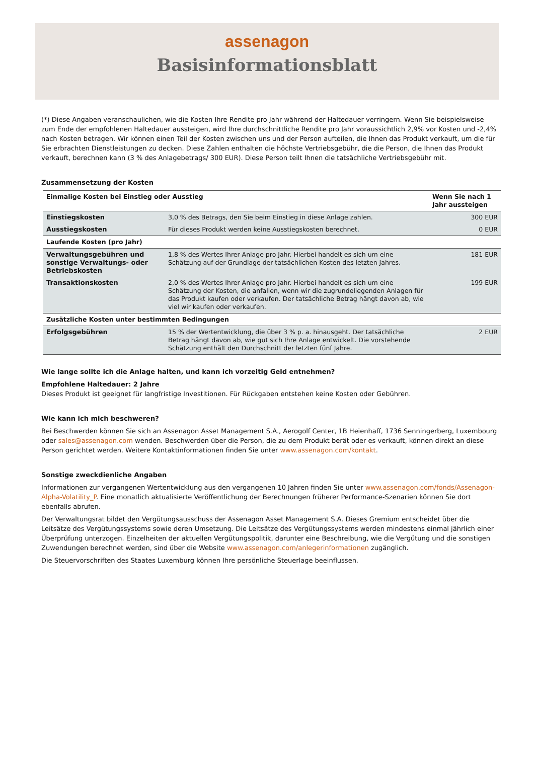assenagon
Basisinformationsblatt
(*) Diese Angaben veranschaulichen, wie die Kosten Ihre Rendite pro Jahr während der Haltedauer verringern. Wenn Sie beispielsweise zum Ende der empfohlenen Haltedauer aussteigen, wird Ihre durchschnittliche Rendite pro Jahr voraussichtlich 2,9% vor Kosten und -2,4% nach Kosten betragen. Wir können einen Teil der Kosten zwischen uns und der Person aufteilen, die Ihnen das Produkt verkauft, um die für Sie erbrachten Dienstleistungen zu decken. Diese Zahlen enthalten die höchste Vertriebsgebühr, die die Person, die Ihnen das Produkt verkauft, berechnen kann (3 % des Anlagebetrags/ 300 EUR). Diese Person teilt Ihnen die tatsächliche Vertriebsgebühr mit.
Zusammensetzung der Kosten
| Einmalige Kosten bei Einstieg oder Ausstieg | | Wenn Sie nach 1 Jahr aussteigen |
| --- | --- | --- |
| Einstiegskosten | 3,0 % des Betrags, den Sie beim Einstieg in diese Anlage zahlen. | 300 EUR |
| Ausstiegskosten | Für dieses Produkt werden keine Ausstiegskosten berechnet. | 0 EUR |
| Laufende Kosten (pro Jahr) | | |
| Verwaltungsgebühren und sonstige Verwaltungs- oder Betriebskosten | 1,8 % des Wertes Ihrer Anlage pro Jahr. Hierbei handelt es sich um eine Schätzung auf der Grundlage der tatsächlichen Kosten des letzten Jahres. | 181 EUR |
| Transaktionskosten | 2,0 % des Wertes Ihrer Anlage pro Jahr. Hierbei handelt es sich um eine Schätzung der Kosten, die anfallen, wenn wir die zugrundeliegenden Anlagen für das Produkt kaufen oder verkaufen. Der tatsächliche Betrag hängt davon ab, wie viel wir kaufen oder verkaufen. | 199 EUR |
| Zusätzliche Kosten unter bestimmten Bedingungen | | |
| Erfolgsgebühren | 15 % der Wertentwicklung, die über 3 % p. a. hinausgeht. Der tatsächliche Betrag hängt davon ab, wie gut sich Ihre Anlage entwickelt. Die vorstehende Schätzung enthält den Durchschnitt der letzten fünf Jahre. | 2 EUR |
Wie lange sollte ich die Anlage halten, und kann ich vorzeitig Geld entnehmen?
Empfohlene Haltedauer: 2 Jahre
Dieses Produkt ist geeignet für langfristige Investitionen. Für Rückgaben entstehen keine Kosten oder Gebühren.
Wie kann ich mich beschweren?
Bei Beschwerden können Sie sich an Assenagon Asset Management S.A., Aerogolf Center, 1B Heienhaff, 1736 Senningerberg, Luxembourg oder sales@assenagon.com wenden. Beschwerden über die Person, die zu dem Produkt berät oder es verkauft, können direkt an diese Person gerichtet werden. Weitere Kontaktinformationen finden Sie unter www.assenagon.com/kontakt.
Sonstige zweckdienliche Angaben
Informationen zur vergangenen Wertentwicklung aus den vergangenen 10 Jahren finden Sie unter www.assenagon.com/fonds/Assenagon-Alpha-Volatility_P. Eine monatlich aktualisierte Veröffentlichung der Berechnungen früherer Performance-Szenarien können Sie dort ebenfalls abrufen.
Der Verwaltungsrat bildet den Vergütungsausschuss der Assenagon Asset Management S.A. Dieses Gremium entscheidet über die Leitsätze des Vergütungssystems sowie deren Umsetzung. Die Leitsätze des Vergütungssystems werden mindestens einmal jährlich einer Überprüfung unterzogen. Einzelheiten der aktuellen Vergütungspolitik, darunter eine Beschreibung, wie die Vergütung und die sonstigen Zuwendungen berechnet werden, sind über die Website www.assenagon.com/anlegerinformationen zugänglich.
Die Steuervorschriften des Staates Luxemburg können Ihre persönliche Steuerlage beeinflussen.